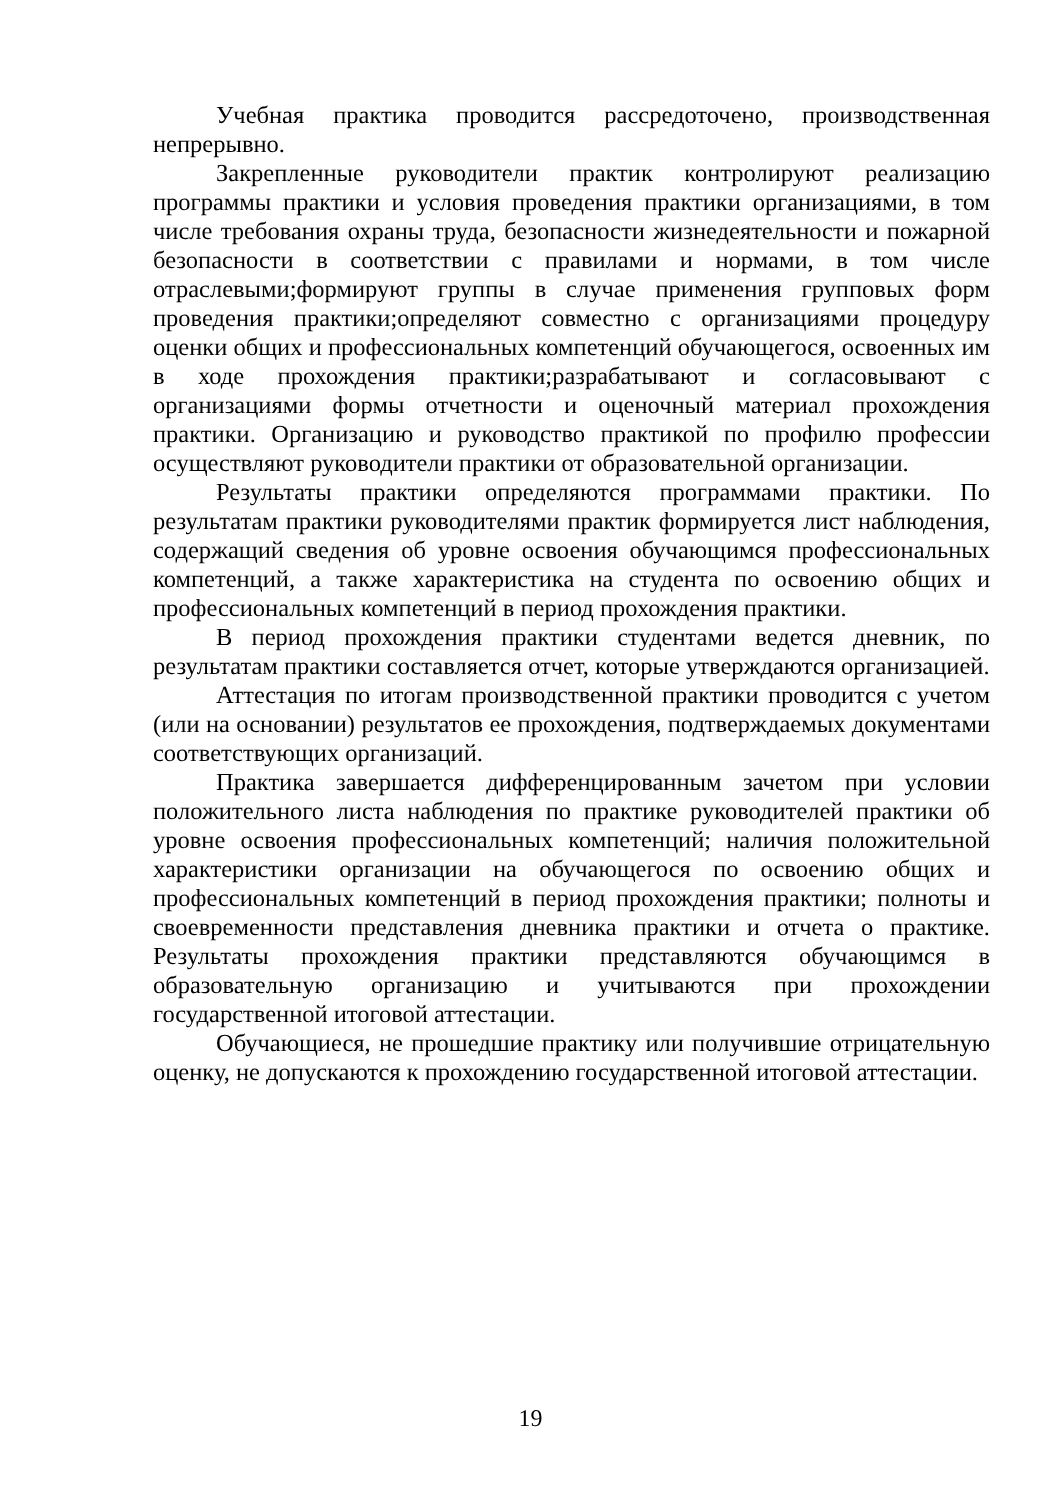Учебная практика проводится рассредоточено, производственная непрерывно.
Закрепленные руководители практик контролируют реализацию программы практики и условия проведения практики организациями, в том числе требования охраны труда, безопасности жизнедеятельности и пожарной безопасности в соответствии с правилами и нормами, в том числе отраслевыми;формируют группы в случае применения групповых форм проведения практики;определяют совместно с организациями процедуру оценки общих и профессиональных компетенций обучающегося, освоенных им в ходе прохождения практики;разрабатывают и согласовывают с организациями формы отчетности и оценочный материал прохождения практики. Организацию и руководство практикой по профилю профессии осуществляют руководители практики от образовательной организации.
Результаты практики определяются программами практики. По результатам практики руководителями практик формируется лист наблюдения, содержащий сведения об уровне освоения обучающимся профессиональных компетенций, а также характеристика на студента по освоению общих и профессиональных компетенций в период прохождения практики.
В период прохождения практики студентами ведется дневник, по результатам практики составляется отчет, которые утверждаются организацией.
Аттестация по итогам производственной практики проводится с учетом (или на основании) результатов ее прохождения, подтверждаемых документами соответствующих организаций.
Практика завершается дифференцированным зачетом при условии положительного листа наблюдения по практике руководителей практики об уровне освоения профессиональных компетенций; наличия положительной характеристики организации на обучающегося по освоению общих и профессиональных компетенций в период прохождения практики; полноты и своевременности представления дневника практики и отчета о практике. Результаты прохождения практики представляются обучающимся в образовательную организацию и учитываются при прохождении государственной итоговой аттестации.
Обучающиеся, не прошедшие практику или получившие отрицательную оценку, не допускаются к прохождению государственной итоговой аттестации.
19